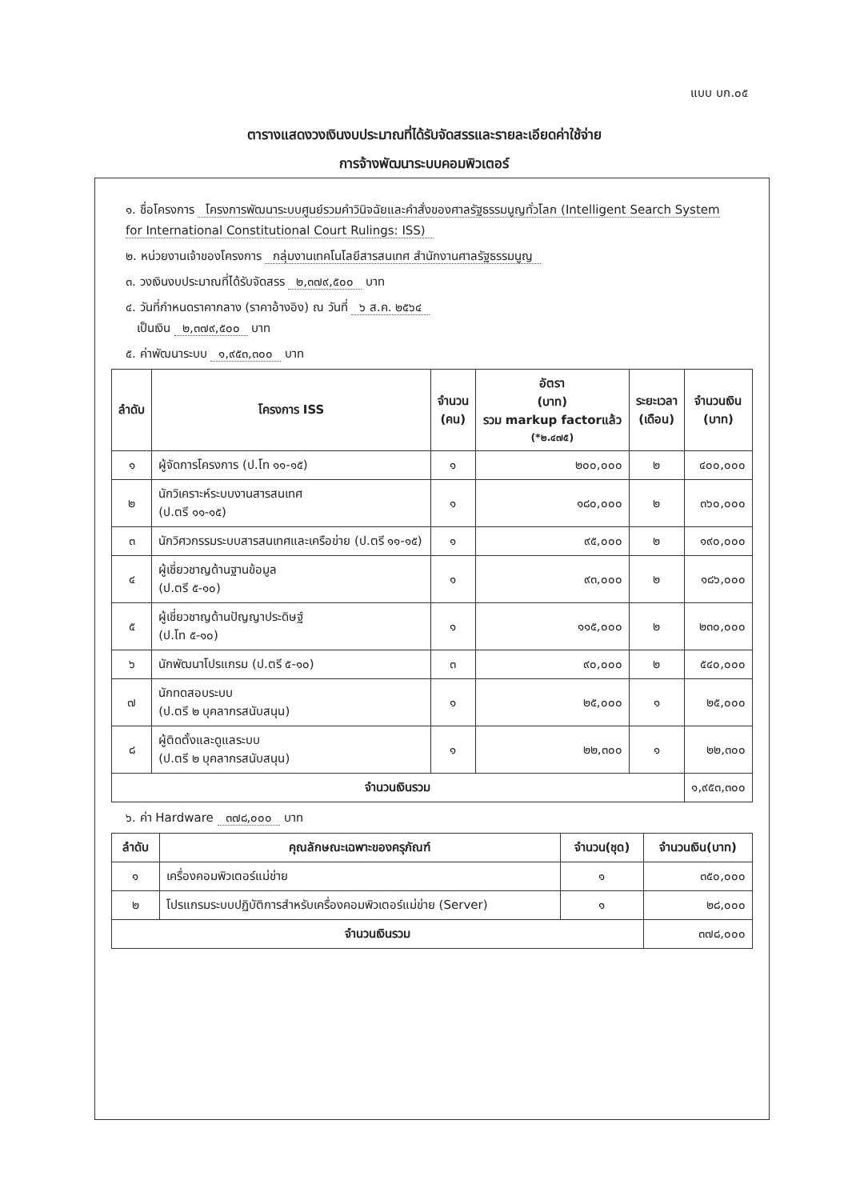แบบ บก.๐๕
ตารางแสดงวงเงินงบประมาณที่ได้รับจัดสรรและรายละเอียดค่าใช้จ่าย
การจ้างพัฒนาระบบคอมพิวเตอร์
๑. ชื่อโครงการ โครงการพัฒนาระบบศูนย์รวมคำวินิจฉัยและคำสั่งของศาลรัฐธรรมนูญทั่วโลก (Intelligent Search System for International Constitutional Court Rulings: ISS)
๒. หน่วยงานเจ้าของโครงการ กลุ่มงานเทคโนโลยีสารสนเทศ สำนักงานศาลรัฐธรรมนูญ
๓. วงเงินงบประมาณที่ได้รับจัดสรร ๒,๓๗๙,๕๐๐ บาท
๔. วันที่กำหนดราคากลาง (ราคาอ้างอิง) ณ วันที่ ๖ ส.ค. ๒๕๖๔
เป็นเงิน ๒,๓๗๙,๕๐๐ บาท
๕. ค่าพัฒนาระบบ ๑,๙๕๓,๓๐๐ บาท
| ลำดับ | โครงการ ISS | จำนวน (คน) | อัตรา (บาท) รวม markup factorแล้ว (*๒.๔๗๕) | ระยะเวลา (เดือน) | จำนวนเงิน (บาท) |
| --- | --- | --- | --- | --- | --- |
| ๑ | ผู้จัดการโครงการ (ป.โท ๑๑-๑๕) | ๑ | ๒๐๐,๐๐๐ | ๒ | ๔๐๐,๐๐๐ |
| ๒ | นักวิเคราะห์ระบบงานสารสนเทศ (ป.ตรี ๑๑-๑๕) | ๑ | ๑๘๐,๐๐๐ | ๒ | ๓๖๐,๐๐๐ |
| ๓ | นักวิศวกรรมระบบสารสนเทศและเครือข่าย (ป.ตรี ๑๑-๑๕) | ๑ | ๙๕,๐๐๐ | ๒ | ๑๙๐,๐๐๐ |
| ๔ | ผู้เชี่ยวชาญด้านฐานข้อมูล (ป.ตรี ๕-๑๐) | ๑ | ๙๓,๐๐๐ | ๒ | ๑๘๖,๐๐๐ |
| ๕ | ผู้เชี่ยวชาญด้านปัญญาประดิษฐ์ (ป.โท ๕-๑๐) | ๑ | ๑๑๕,๐๐๐ | ๒ | ๒๓๐,๐๐๐ |
| ๖ | นักพัฒนาโปรแกรม (ป.ตรี ๕-๑๐) | ๓ | ๙๐,๐๐๐ | ๒ | ๕๔๐,๐๐๐ |
| ๗ | นักทดสอบระบบ (ป.ตรี ๒ บุคลากรสนับสนุน) | ๑ | ๒๕,๐๐๐ | ๑ | ๒๕,๐๐๐ |
| ๘ | ผู้ติดตั้งและดูแลระบบ (ป.ตรี ๒ บุคลากรสนับสนุน) | ๑ | ๒๒,๓๐๐ | ๑ | ๒๒,๓๐๐ |
| จำนวนเงินรวม | | | | | ๑,๙๕๓,๓๐๐ |
๖. ค่า Hardware ๓๗๘,๐๐๐ บาท
| ลำดับ | คุณลักษณะเฉพาะของครุภัณฑ์ | จำนวน(ชุด) | จำนวนเงิน(บาท) |
| --- | --- | --- | --- |
| ๑ | เครื่องคอมพิวเตอร์แม่ข่าย | ๑ | ๓๕๐,๐๐๐ |
| ๒ | โปรแกรมระบบปฏิบัติการสำหรับเครื่องคอมพิวเตอร์แม่ข่าย (Server) | ๑ | ๒๘,๐๐๐ |
| จำนวนเงินรวม | | | ๓๗๘,๐๐๐ |